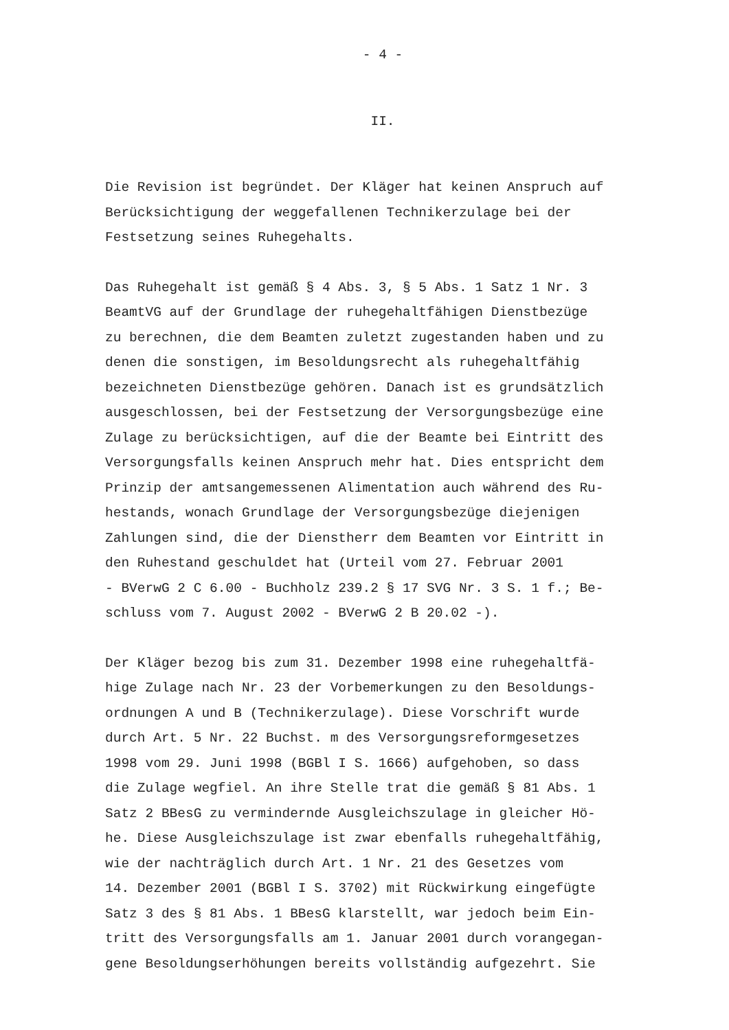- 4 -
II.
Die Revision ist begründet. Der Kläger hat keinen Anspruch auf Berücksichtigung der weggefallenen Technikerzulage bei der Festsetzung seines Ruhegehalts.
Das Ruhegehalt ist gemäß § 4 Abs. 3, § 5 Abs. 1 Satz 1 Nr. 3 BeamtVG auf der Grundlage der ruhegehaltfähigen Dienstbezüge zu berechnen, die dem Beamten zuletzt zugestanden haben und zu denen die sonstigen, im Besoldungsrecht als ruhegehaltfähig bezeichneten Dienstbezüge gehören. Danach ist es grundsätzlich ausgeschlossen, bei der Festsetzung der Versorgungsbezüge eine Zulage zu berücksichtigen, auf die der Beamte bei Eintritt des Versorgungsfalls keinen Anspruch mehr hat. Dies entspricht dem Prinzip der amtsangemessenen Alimentation auch während des Ru- hestands, wonach Grundlage der Versorgungsbezüge diejenigen Zahlungen sind, die der Dienstherr dem Beamten vor Eintritt in den Ruhestand geschuldet hat (Urteil vom 27. Februar 2001 - BVerwG 2 C 6.00 - Buchholz 239.2 § 17 SVG Nr. 3 S. 1 f.; Be- schluss vom 7. August 2002 - BVerwG 2 B 20.02 -).
Der Kläger bezog bis zum 31. Dezember 1998 eine ruhegehaltfä- hige Zulage nach Nr. 23 der Vorbemerkungen zu den Besoldungs- ordnungen A und B (Technikerzulage). Diese Vorschrift wurde durch Art. 5 Nr. 22 Buchst. m des Versorgungsreformgesetzes 1998 vom 29. Juni 1998 (BGBl I S. 1666) aufgehoben, so dass die Zulage wegfiel. An ihre Stelle trat die gemäß § 81 Abs. 1 Satz 2 BBesG zu vermindernde Ausgleichszulage in gleicher Hö- he. Diese Ausgleichszulage ist zwar ebenfalls ruhegehaltfähig, wie der nachträglich durch Art. 1 Nr. 21 des Gesetzes vom 14. Dezember 2001 (BGBl I S. 3702) mit Rückwirkung eingefügte Satz 3 des § 81 Abs. 1 BBesG klarstellt, war jedoch beim Ein- tritt des Versorgungsfalls am 1. Januar 2001 durch vorangegan- gene Besoldungserhöhungen bereits vollständig aufgezehrt. Sie